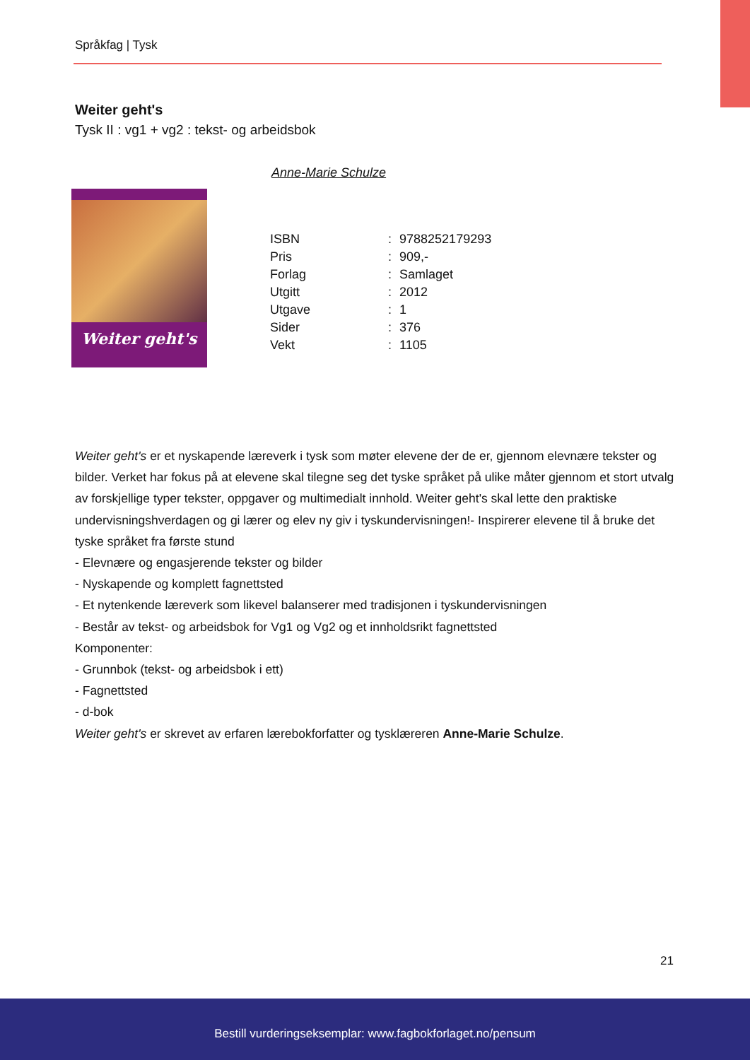Språkfag | Tysk
Weiter geht's
Tysk II : vg1 + vg2 : tekst- og arbeidsbok
Anne-Marie Schulze
Weiter geht's
| ISBN | : | 9788252179293 |
| Pris | : | 909,- |
| Forlag | : | Samlaget |
| Utgitt | : | 2012 |
| Utgave | : | 1 |
| Sider | : | 376 |
| Vekt | : | 1105 |
Weiter geht's er et nyskapende læreverk i tysk som møter elevene der de er, gjennom elevnære tekster og bilder. Verket har fokus på at elevene skal tilegne seg det tyske språket på ulike måter gjennom et stort utvalg av forskjellige typer tekster, oppgaver og multimedialt innhold. Weiter geht's skal lette den praktiske undervisningshverdagen og gi lærer og elev ny giv i tyskundervisningen!- Inspirerer elevene til å bruke det tyske språket fra første stund
- Elevnære og engasjerende tekster og bilder
- Nyskapende og komplett fagnettsted
- Et nytenkende læreverk som likevel balanserer med tradisjonen i tyskundervisningen
- Består av tekst- og arbeidsbok for Vg1 og Vg2 og et innholdsrikt fagnettsted
Komponenter:
- Grunnbok (tekst- og arbeidsbok i ett)
- Fagnettsted
- d-bok
Weiter geht's er skrevet av erfaren lærebokforfatter og tysklæreren Anne-Marie Schulze.
21
Bestill vurderingseksemplar: www.fagbokforlaget.no/pensum